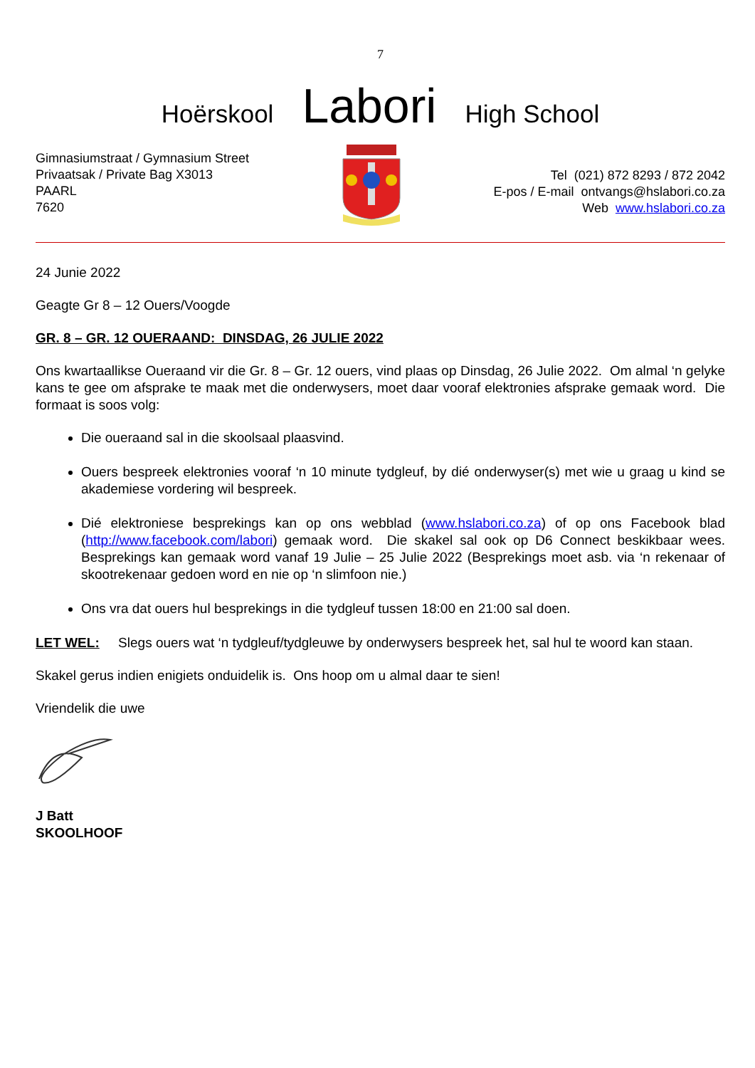7
Hoërskool Labori High School
Gimnasiumstraat / Gymnasium Street
Privaatsak / Private Bag X3013
PAARL
7620
Tel (021) 872 8293 / 872 2042
E-pos / E-mail ontvangs@hslabori.co.za
Web www.hslabori.co.za
24 Junie 2022
Geagte Gr 8 – 12 Ouers/Voogde
GR. 8 – GR. 12 OUERAAND: DINSDAG, 26 JULIE 2022
Ons kwartaallikse Oueraand vir die Gr. 8 – Gr. 12 ouers, vind plaas op Dinsdag, 26 Julie 2022. Om almal ‘n gelyke kans te gee om afsprake te maak met die onderwysers, moet daar vooraf elektronies afsprake gemaak word. Die formaat is soos volg:
Die oueraand sal in die skoolsaal plaasvind.
Ouers bespreek elektronies vooraf ‘n 10 minute tydgleuf, by dié onderwyser(s) met wie u graag u kind se akademiese vordering wil bespreek.
Dié elektroniese besprekings kan op ons webblad (www.hslabori.co.za) of op ons Facebook blad (http://www.facebook.com/labori) gemaak word. Die skakel sal ook op D6 Connect beskikbaar wees. Besprekings kan gemaak word vanaf 19 Julie – 25 Julie 2022 (Besprekings moet asb. via ‘n rekenaar of skootrekenaar gedoen word en nie op ‘n slimfoon nie.)
Ons vra dat ouers hul besprekings in die tydgleuf tussen 18:00 en 21:00 sal doen.
LET WEL: Slegs ouers wat ‘n tydgleuf/tydgleuwe by onderwysers bespreek het, sal hul te woord kan staan.
Skakel gerus indien enigiets onduidelik is. Ons hoop om u almal daar te sien!
Vriendelik die uwe
J Batt
SKOOLHOOF